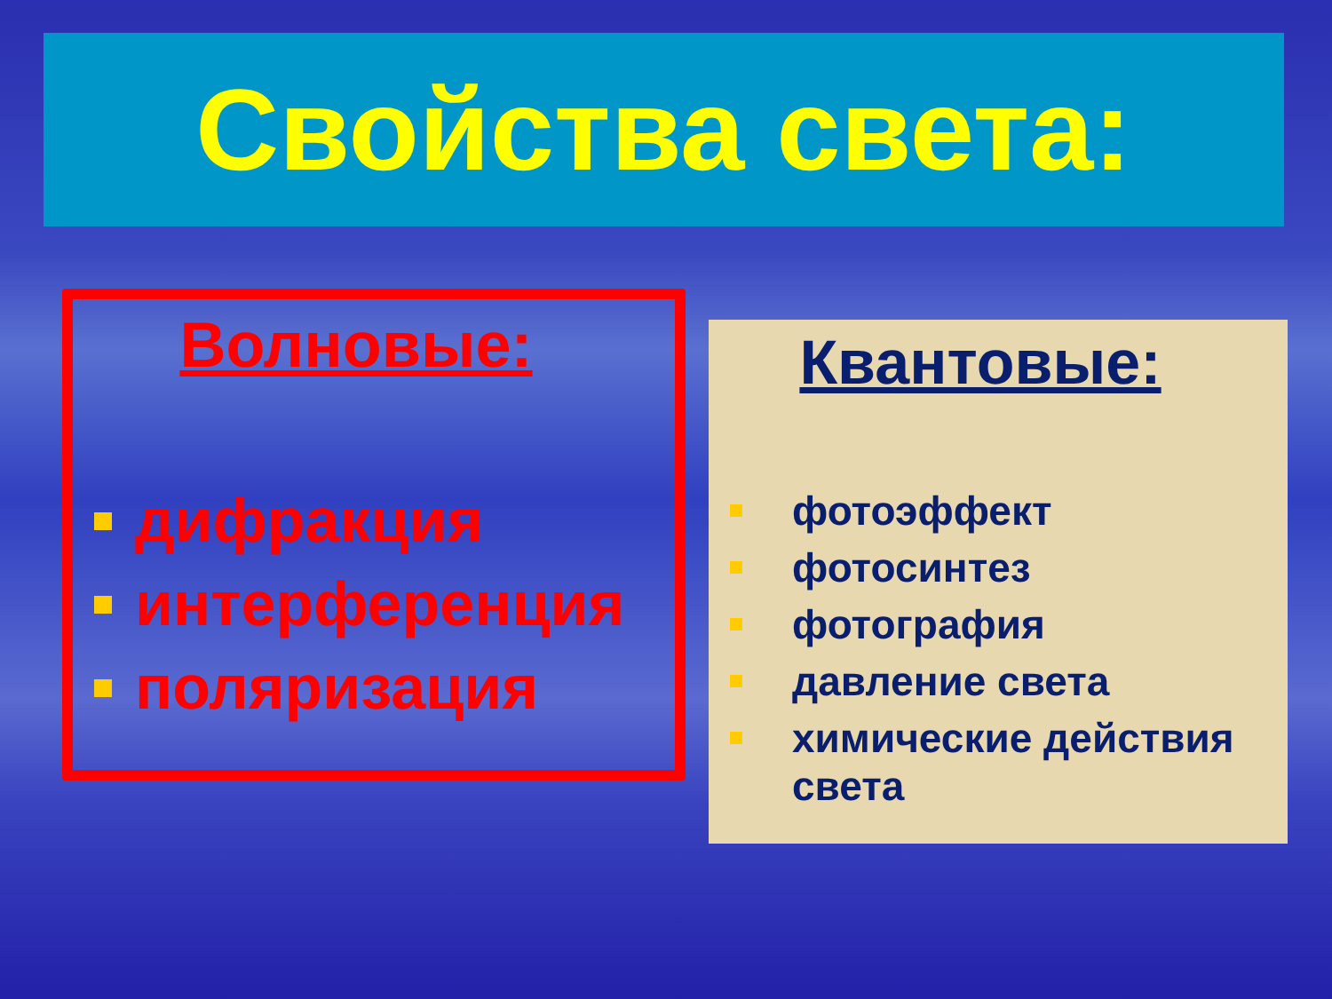Свойства света:
Волновые:
дифракция
интерференция
поляризация
Квантовые:
фотоэффект
фотосинтез
фотография
давление света
химические действия света